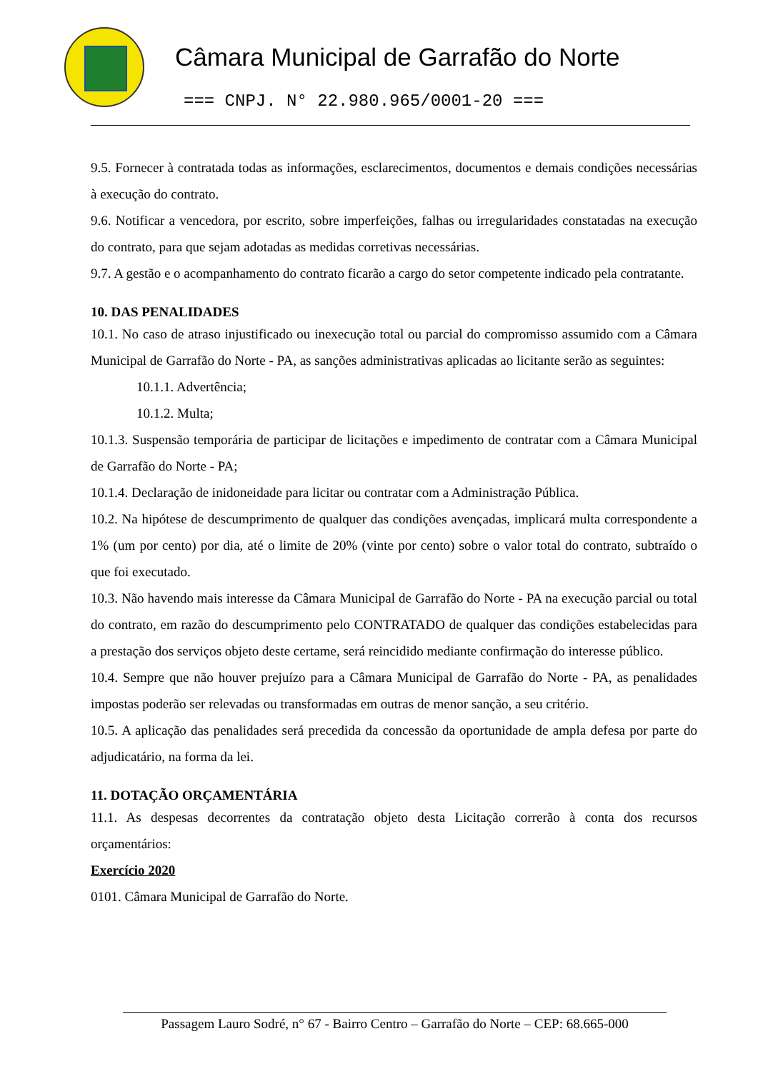Câmara Municipal de Garrafão do Norte
=== CNPJ. N° 22.980.965/0001-20 ===
9.5. Fornecer à contratada todas as informações, esclarecimentos, documentos e demais condições necessárias à execução do contrato.
9.6. Notificar a vencedora, por escrito, sobre imperfeições, falhas ou irregularidades constatadas na execução do contrato, para que sejam adotadas as medidas corretivas necessárias.
9.7. A gestão e o acompanhamento do contrato ficarão a cargo do setor competente indicado pela contratante.
10. DAS PENALIDADES
10.1. No caso de atraso injustificado ou inexecução total ou parcial do compromisso assumido com a Câmara Municipal de Garrafão do Norte - PA, as sanções administrativas aplicadas ao licitante serão as seguintes:
10.1.1. Advertência;
10.1.2. Multa;
10.1.3. Suspensão temporária de participar de licitações e impedimento de contratar com a Câmara Municipal de Garrafão do Norte - PA;
10.1.4. Declaração de inidoneidade para licitar ou contratar com a Administração Pública.
10.2. Na hipótese de descumprimento de qualquer das condições avençadas, implicará multa correspondente a 1% (um por cento) por dia, até o limite de 20% (vinte por cento) sobre o valor total do contrato, subtraído o que foi executado.
10.3. Não havendo mais interesse da Câmara Municipal de Garrafão do Norte - PA na execução parcial ou total do contrato, em razão do descumprimento pelo CONTRATADO de qualquer das condições estabelecidas para a prestação dos serviços objeto deste certame, será reincidido mediante confirmação do interesse público.
10.4. Sempre que não houver prejuízo para a Câmara Municipal de Garrafão do Norte - PA, as penalidades impostas poderão ser relevadas ou transformadas em outras de menor sanção, a seu critério.
10.5. A aplicação das penalidades será precedida da concessão da oportunidade de ampla defesa por parte do adjudicatário, na forma da lei.
11. DOTAÇÃO ORÇAMENTÁRIA
11.1. As despesas decorrentes da contratação objeto desta Licitação correrão à conta dos recursos orçamentários:
Exercício 2020
0101. Câmara Municipal de Garrafão do Norte.
Passagem Lauro Sodré, n° 67 - Bairro Centro – Garrafão do Norte – CEP: 68.665-000